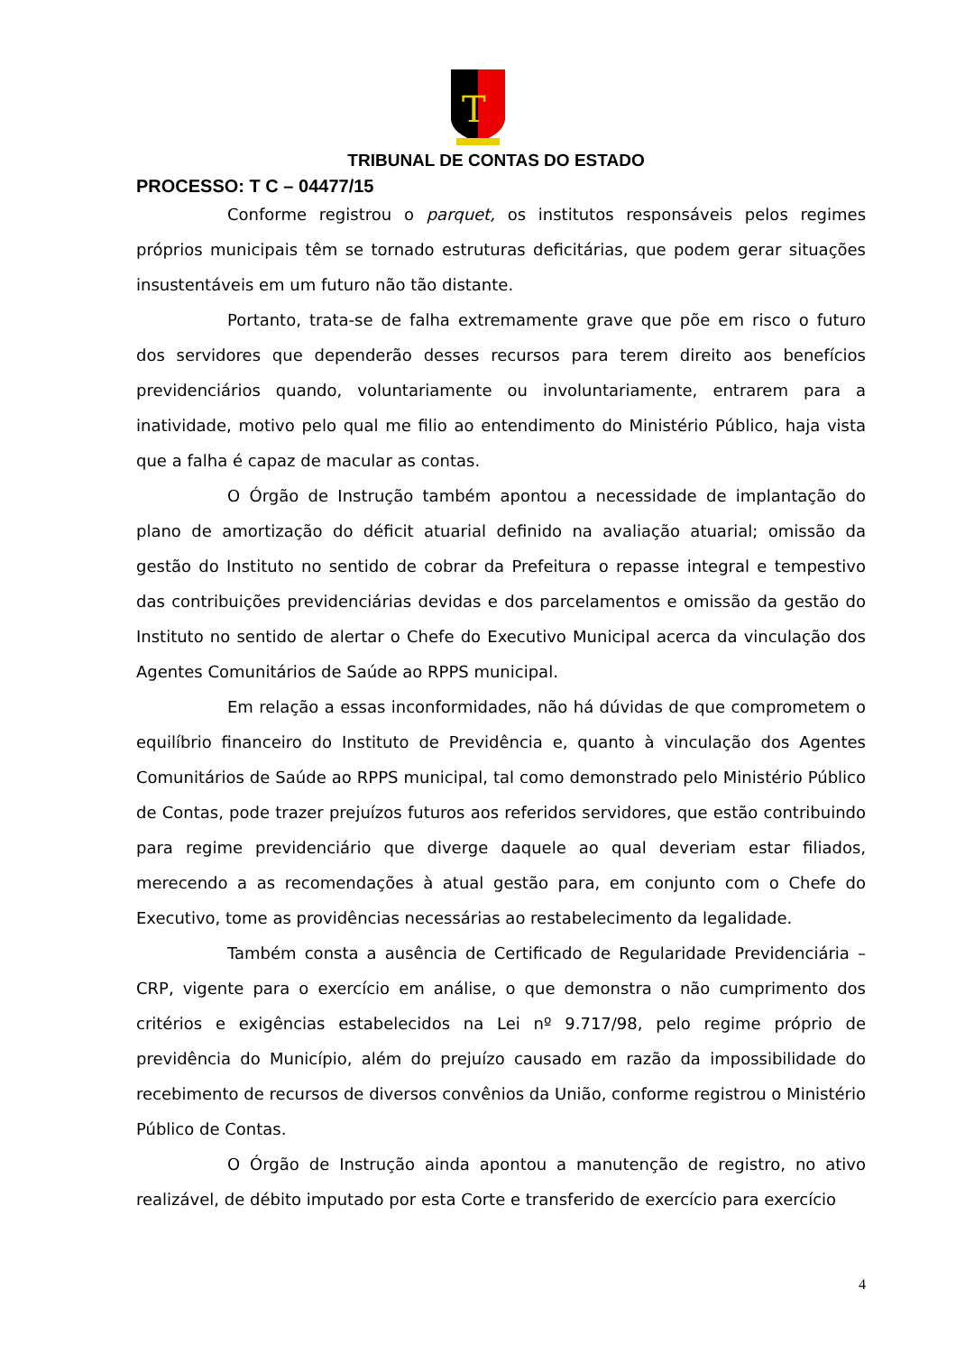T
TRIBUNAL DE CONTAS DO ESTADO
PROCESSO: T C – 04477/15
Conforme registrou o parquet, os institutos responsáveis pelos regimes próprios municipais têm se tornado estruturas deficitárias, que podem gerar situações insustentáveis em um futuro não tão distante.
Portanto, trata-se de falha extremamente grave que põe em risco o futuro dos servidores que dependerão desses recursos para terem direito aos benefícios previdenciários quando, voluntariamente ou involuntariamente, entrarem para a inatividade, motivo pelo qual me filio ao entendimento do Ministério Público, haja vista que a falha é capaz de macular as contas.
O Órgão de Instrução também apontou a necessidade de implantação do plano de amortização do déficit atuarial definido na avaliação atuarial; omissão da gestão do Instituto no sentido de cobrar da Prefeitura o repasse integral e tempestivo das contribuições previdenciárias devidas e dos parcelamentos e omissão da gestão do Instituto no sentido de alertar o Chefe do Executivo Municipal acerca da vinculação dos Agentes Comunitários de Saúde ao RPPS municipal.
Em relação a essas inconformidades, não há dúvidas de que comprometem o equilíbrio financeiro do Instituto de Previdência e, quanto à vinculação dos Agentes Comunitários de Saúde ao RPPS municipal, tal como demonstrado pelo Ministério Público de Contas, pode trazer prejuízos futuros aos referidos servidores, que estão contribuindo para regime previdenciário que diverge daquele ao qual deveriam estar filiados, merecendo a as recomendações à atual gestão para, em conjunto com o Chefe do Executivo, tome as providências necessárias ao restabelecimento da legalidade.
Também consta a ausência de Certificado de Regularidade Previdenciária – CRP, vigente para o exercício em análise, o que demonstra o não cumprimento dos critérios e exigências estabelecidos na Lei nº 9.717/98, pelo regime próprio de previdência do Município, além do prejuízo causado em razão da impossibilidade do recebimento de recursos de diversos convênios da União, conforme registrou o Ministério Público de Contas.
O Órgão de Instrução ainda apontou a manutenção de registro, no ativo realizável, de débito imputado por esta Corte e transferido de exercício para exercício
4